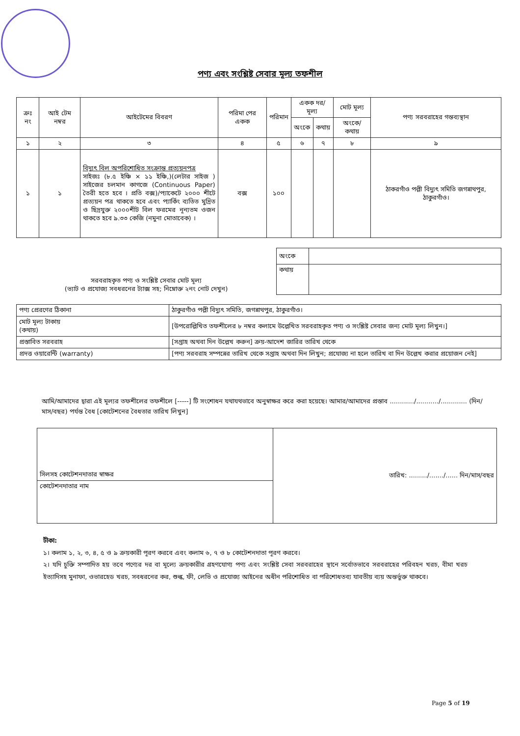পণ্য এবং সংশ্লিষ্ট সেবার মূল্য তফশীল
| ক্রঃ নং | আই টেম নম্বর | আইটেমের বিবরণ | পরিমা পের একক | পরিমান | একক দর/মূল্য | | মোট মূল্য | পণ্য সরবরাহের গন্তব্যস্থান |
| --- | --- | --- | --- | --- | --- | --- | --- | --- |
| | | | | | অংকে | কথায় | অংকে/কথায় | |
| ১ | ২ | ৩ | ৪ | ৫ | ৬ | ৭ | ৮ | ৯ |
| ১ | ১ | বিদ্যুৎ বিল অপরিশোধিত সংক্রান্ত প্রত্যয়নপত্র সাইজঃ (৮.৫ ইঞ্চি × ১১ ইঞ্চি,)(লেটার সাইজ ) সাইজের চলমান কাগজে (Continuous Paper) তৈরী হতে হবে । প্রতি বক্স)/প্যাকেটে ২০০০ শীটে প্রত্যয়ন পত্র থাকতে হবে এবং প্যার্কিং ব্যতিত মুদ্রিত ও ছিদ্রযুক্ত ২০০০শীট বিল ফরমের নূন্যতম ওজন থাকতে হবে ৯.৩৩ কেজি (নমুনা মোতাবেক) । | বক্স | ১০০ | | | | ঠাকরগাঁও পল্লী বিদ্যুৎ সমিতি জগন্নাথপুর, ঠাকুরগাঁও। |
| সরবরাহকৃত পণ্য ও সংশ্লিষ্ট সেবার মোট মূল্য (ভ্যাট ও প্রযোজ্য সবধরনের ট্যাক্স সহ; নিম্নোক্ত ২নং নোট দেখুন) | অংকে | |
| | কথায় | |
| পণ্য প্রেরণের ঠিকানা | ঠাকুরগাঁও পল্লী বিদ্যুৎ সমিতি, জগন্নাথপুর, ঠাকুরগাঁও। |
| মোট মূল্য টাকায় (কথায়) | [উপরোল্লিখিত তফশীলের ৮ নম্বর কলামে উল্লেখিত সরবরাহকৃত পণ্য ও সংশ্লিষ্ট সেবার জন্য মোট মূল্য লিখুন।] |
| প্রস্তাবিত সরবরাহ | [সপ্তাহ অথবা দিন উল্লেখ করুন] ক্রয়-আদেশ জারির তারিখ থেকে |
| প্রদত্ত ওয়ারেন্টি (warranty) | [পণ্য সরবরাহ সম্পন্নের তারিখ থেকে সপ্তাহ অথবা দিন লিখুন; প্রযোজ্য না হলে তারিখ বা দিন উল্লেখ করার প্রয়োজন নেই] |
আমি/আমাদের দ্বারা এই মূল্যর তফশীলের তফশীলে [-----] টি সংশোধন যথাযথভাবে অনুস্বাক্ষর করে করা হয়েছে। আমার/আমাদের প্রস্তাব ............/.........../............. (দিন/মাস/বছর) পর্যন্ত বৈধ [কোটেশনের বৈধতার তারিখ লিখুন]
| সিলসহ কোটেশনদাতার স্বাক্ষর | তারিখ: ........./......./...... দিন/মাস/বছর |
| কোটেশনদাতার নাম | |
টীকা:
১। কলাম ১, ২, ৩, ৪, ৫ ও ৯ ক্রয়কারী পূরণ করবে এবং কলাম ৬, ৭ ও ৮ কোটেশনদাতা পূরণ করবে।
২। যদি চুক্তি সম্পাদিত হয় তবে পণ্যের দর বা মূল্যে ক্রয়কারীর গ্রহণযোগ্য পণ্য এবং সংশ্লিষ্ট সেবা সরবরাহের স্থানে সর্বোতভাবে সরবরাহের পরিবহন খরচ, বীমা খরচ ইত্যাদিসহ মুনাফা, ওভারহেড খরচ, সবধরনের কর, শুল্ক, ফী, লেভি ও প্রযোজ্য আইনের অধীন পরিশোধিত বা পরিশোধতব্য যাবতীয় ব্যয় অন্তর্ভুক্ত থাকবে।
Page 5 of 19